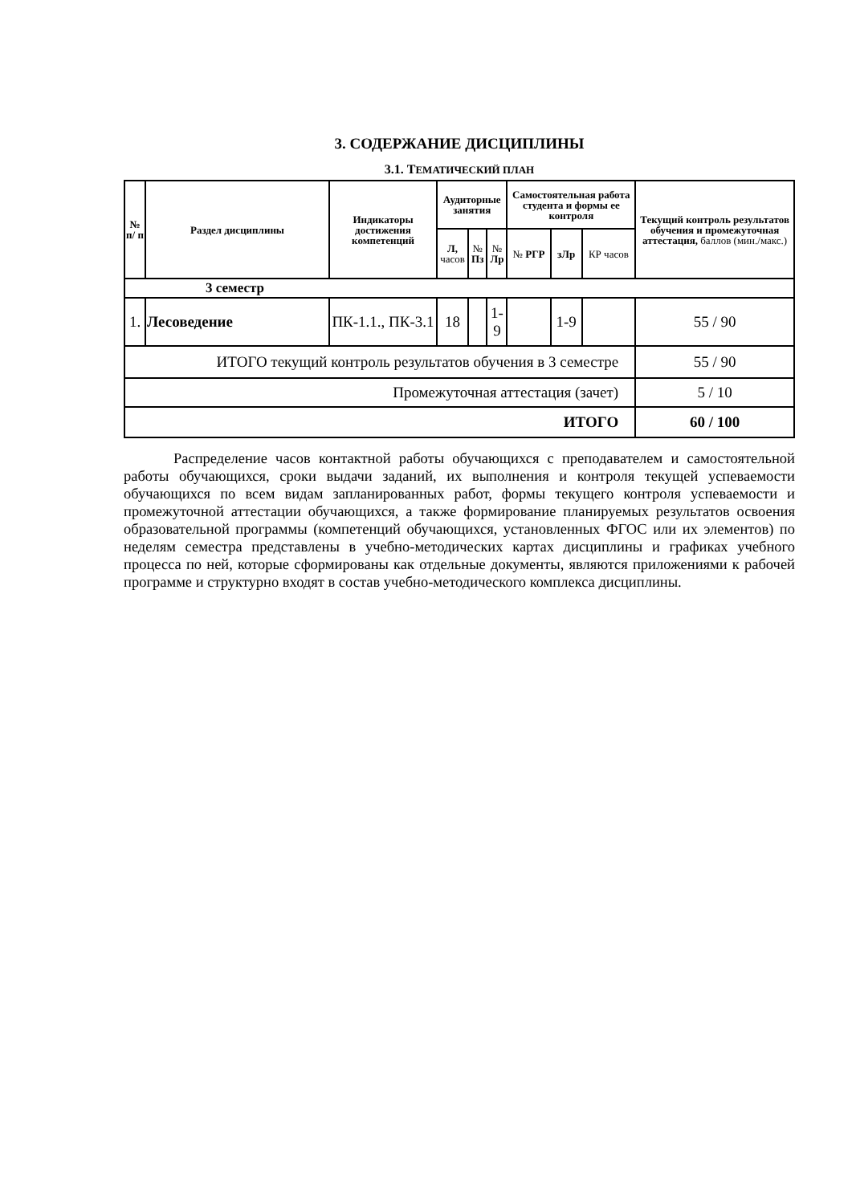3. СОДЕРЖАНИЕ ДИСЦИПЛИНЫ
3.1. ТЕМАТИЧЕСКИЙ ПЛАН
| № п/ п | Раздел дисциплины | Индикаторы достижения компетенций | Аудиторные занятия | | | Самостоятельная работа студента и формы ее контроля | | | Текущий контроль результатов обучения и промежуточная аттестация, баллов (мин./макс.) |
| --- | --- | --- | --- | --- | --- | --- | --- | --- | --- |
| | | | Л, часов | № Пз | № Лр | № РГР | зЛр | КР часов | |
| 3 семестр | | | | | | | | | |
| 1. | Лесоведение | ПК-1.1., ПК-3.1 | 18 | | 1- 9 | | 1-9 | | 55 / 90 |
| ИТОГО текущий контроль результатов обучения в 3 семестре | | | | | | | | | 55 / 90 |
| Промежуточная аттестация (зачет) | | | | | | | | | 5 / 10 |
| ИТОГО | | | | | | | | | 60 / 100 |
Распределение часов контактной работы обучающихся с преподавателем и самостоятельной работы обучающихся, сроки выдачи заданий, их выполнения и контроля текущей успеваемости обучающихся по всем видам запланированных работ, формы текущего контроля успеваемости и промежуточной аттестации обучающихся, а также формирование планируемых результатов освоения образовательной программы (компетенций обучающихся, установленных ФГОС или их элементов) по неделям семестра представлены в учебно-методических картах дисциплины и графиках учебного процесса по ней, которые сформированы как отдельные документы, являются приложениями к рабочей программе и структурно входят в состав учебно-методического комплекса дисциплины.